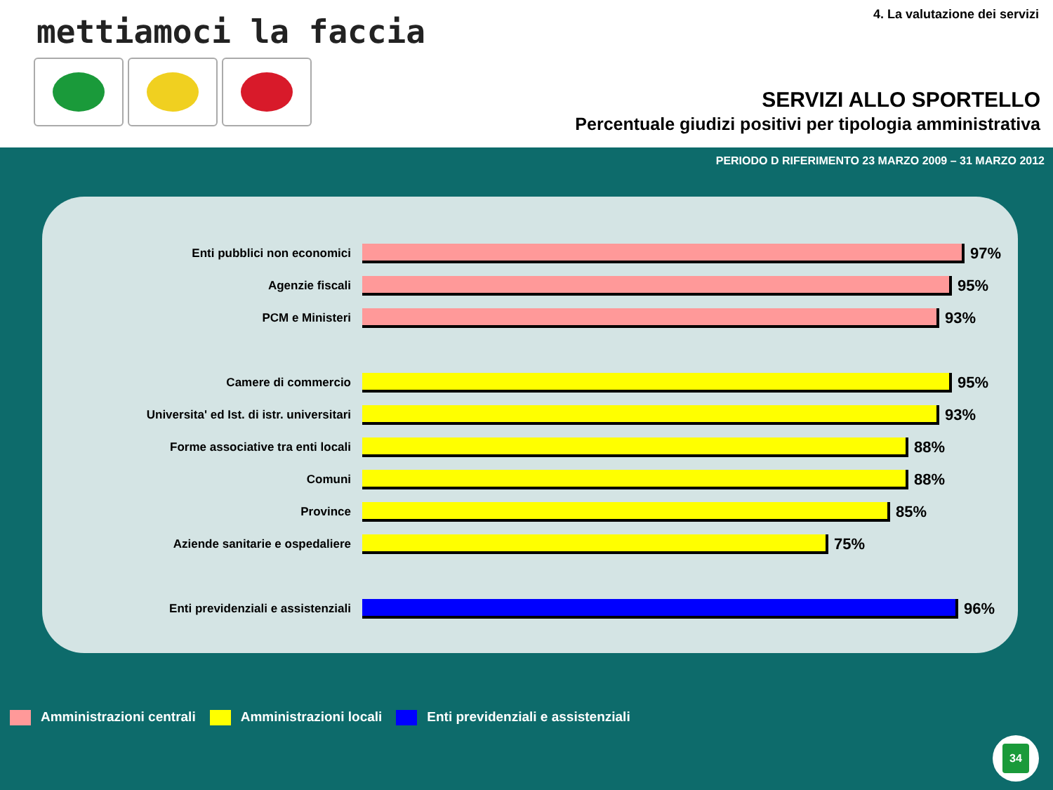mettiamoci la faccia 4. La valutazione dei servizi
SERVIZI ALLO SPORTELLO
Percentuale giudizi positivi per tipologia amministrativa
PERIODO D RIFERIMENTO 23 MARZO 2009 – 31 MARZO 2012
Enti pubblici non economici
97%
Agenzie fiscali
95%
PCM e Ministeri
93%
Camere di commercio
95%
Universita' ed Ist. di istr. universitari
93%
Forme associative tra enti locali
88%
Comuni
88%
Province
85%
Aziende sanitarie e ospedaliere
75%
Enti previdenziali e assistenziali
96%
Amministrazioni centrali Amministrazioni locali Enti previdenziali e assistenziali
34